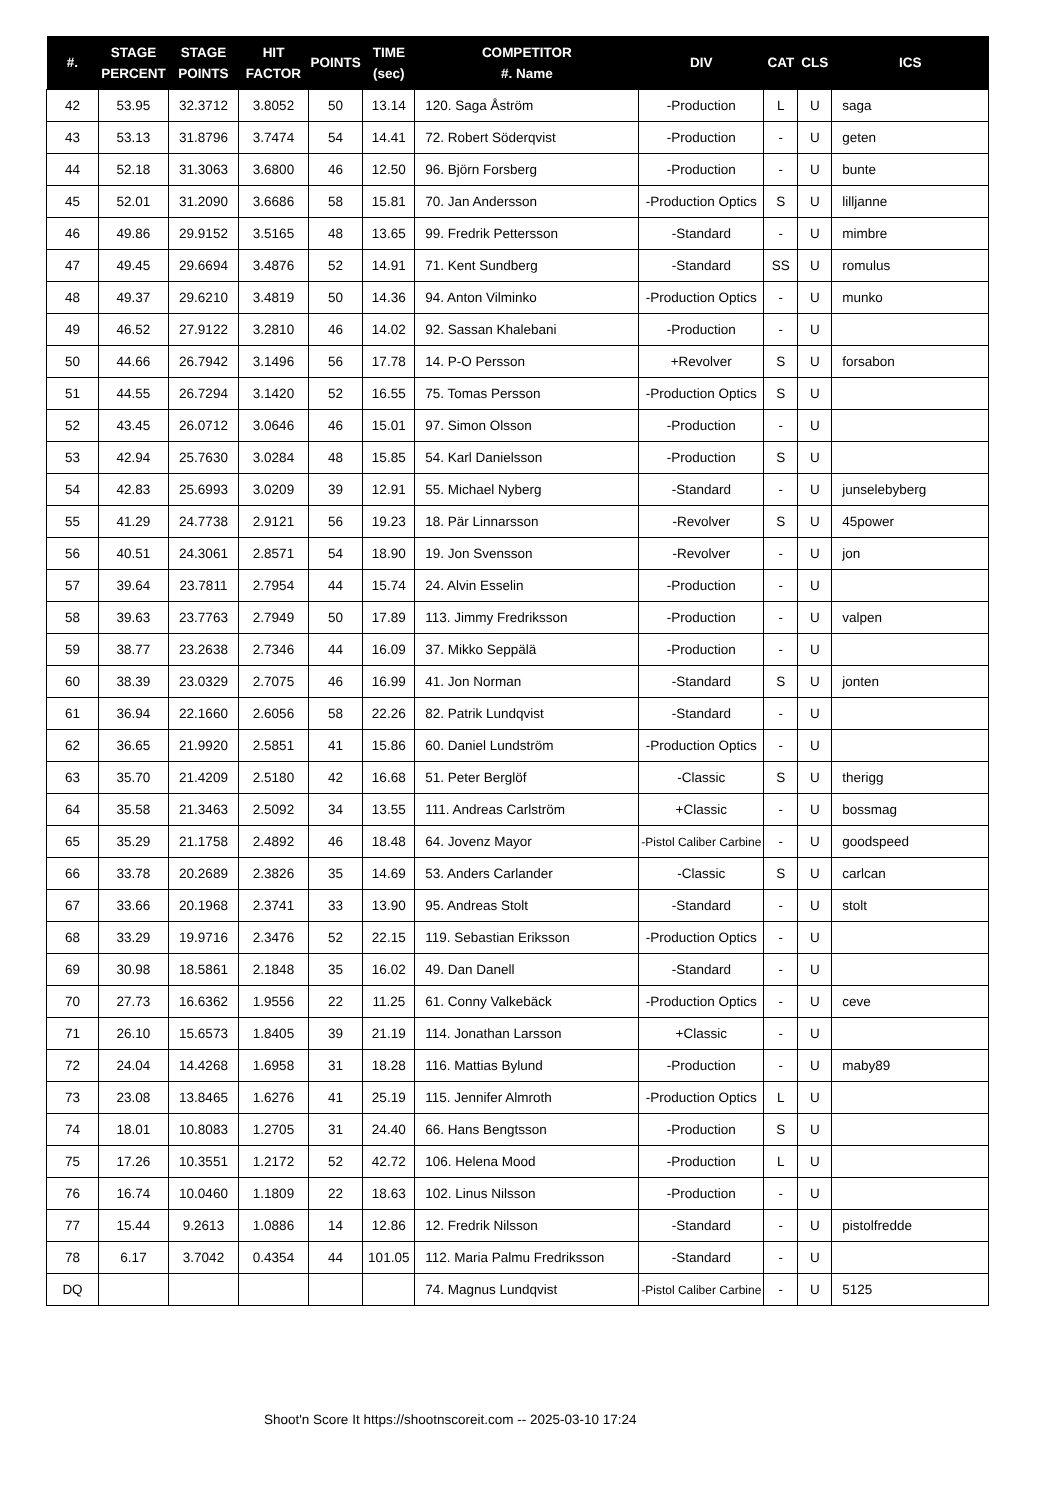| #. | STAGE PERCENT | STAGE POINTS | HIT FACTOR | POINTS | TIME (sec) | COMPETITOR #. Name | DIV | CAT | CLS | ICS |
| --- | --- | --- | --- | --- | --- | --- | --- | --- | --- | --- |
| 42 | 53.95 | 32.3712 | 3.8052 | 50 | 13.14 | 120. Saga Åström | -Production | L | U | saga |
| 43 | 53.13 | 31.8796 | 3.7474 | 54 | 14.41 | 72. Robert Söderqvist | -Production | - | U | geten |
| 44 | 52.18 | 31.3063 | 3.6800 | 46 | 12.50 | 96. Björn Forsberg | -Production | - | U | bunte |
| 45 | 52.01 | 31.2090 | 3.6686 | 58 | 15.81 | 70. Jan Andersson | -Production Optics | S | U | lilljanne |
| 46 | 49.86 | 29.9152 | 3.5165 | 48 | 13.65 | 99. Fredrik Pettersson | -Standard | - | U | mimbre |
| 47 | 49.45 | 29.6694 | 3.4876 | 52 | 14.91 | 71. Kent Sundberg | -Standard | SS | U | romulus |
| 48 | 49.37 | 29.6210 | 3.4819 | 50 | 14.36 | 94. Anton Vilminko | -Production Optics | - | U | munko |
| 49 | 46.52 | 27.9122 | 3.2810 | 46 | 14.02 | 92. Sassan Khalebani | -Production | - | U | |
| 50 | 44.66 | 26.7942 | 3.1496 | 56 | 17.78 | 14. P-O Persson | +Revolver | S | U | forsabon |
| 51 | 44.55 | 26.7294 | 3.1420 | 52 | 16.55 | 75. Tomas Persson | -Production Optics | S | U | |
| 52 | 43.45 | 26.0712 | 3.0646 | 46 | 15.01 | 97. Simon Olsson | -Production | - | U | |
| 53 | 42.94 | 25.7630 | 3.0284 | 48 | 15.85 | 54. Karl Danielsson | -Production | S | U | |
| 54 | 42.83 | 25.6993 | 3.0209 | 39 | 12.91 | 55. Michael Nyberg | -Standard | - | U | junselebyberg |
| 55 | 41.29 | 24.7738 | 2.9121 | 56 | 19.23 | 18. Pär Linnarsson | -Revolver | S | U | 45power |
| 56 | 40.51 | 24.3061 | 2.8571 | 54 | 18.90 | 19. Jon Svensson | -Revolver | - | U | jon |
| 57 | 39.64 | 23.7811 | 2.7954 | 44 | 15.74 | 24. Alvin Esselin | -Production | - | U | |
| 58 | 39.63 | 23.7763 | 2.7949 | 50 | 17.89 | 113. Jimmy Fredriksson | -Production | - | U | valpen |
| 59 | 38.77 | 23.2638 | 2.7346 | 44 | 16.09 | 37. Mikko Seppälä | -Production | - | U | |
| 60 | 38.39 | 23.0329 | 2.7075 | 46 | 16.99 | 41. Jon Norman | -Standard | S | U | jonten |
| 61 | 36.94 | 22.1660 | 2.6056 | 58 | 22.26 | 82. Patrik Lundqvist | -Standard | - | U | |
| 62 | 36.65 | 21.9920 | 2.5851 | 41 | 15.86 | 60. Daniel Lundström | -Production Optics | - | U | |
| 63 | 35.70 | 21.4209 | 2.5180 | 42 | 16.68 | 51. Peter Berglöf | -Classic | S | U | therigg |
| 64 | 35.58 | 21.3463 | 2.5092 | 34 | 13.55 | 111. Andreas Carlström | +Classic | - | U | bossmag |
| 65 | 35.29 | 21.1758 | 2.4892 | 46 | 18.48 | 64. Jovenz Mayor | -Pistol Caliber Carbine | - | U | goodspeed |
| 66 | 33.78 | 20.2689 | 2.3826 | 35 | 14.69 | 53. Anders Carlander | -Classic | S | U | carlcan |
| 67 | 33.66 | 20.1968 | 2.3741 | 33 | 13.90 | 95. Andreas Stolt | -Standard | - | U | stolt |
| 68 | 33.29 | 19.9716 | 2.3476 | 52 | 22.15 | 119. Sebastian Eriksson | -Production Optics | - | U | |
| 69 | 30.98 | 18.5861 | 2.1848 | 35 | 16.02 | 49. Dan Danell | -Standard | - | U | |
| 70 | 27.73 | 16.6362 | 1.9556 | 22 | 11.25 | 61. Conny Valkebäck | -Production Optics | - | U | ceve |
| 71 | 26.10 | 15.6573 | 1.8405 | 39 | 21.19 | 114. Jonathan Larsson | +Classic | - | U | |
| 72 | 24.04 | 14.4268 | 1.6958 | 31 | 18.28 | 116. Mattias Bylund | -Production | - | U | maby89 |
| 73 | 23.08 | 13.8465 | 1.6276 | 41 | 25.19 | 115. Jennifer Almroth | -Production Optics | L | U | |
| 74 | 18.01 | 10.8083 | 1.2705 | 31 | 24.40 | 66. Hans Bengtsson | -Production | S | U | |
| 75 | 17.26 | 10.3551 | 1.2172 | 52 | 42.72 | 106. Helena Mood | -Production | L | U | |
| 76 | 16.74 | 10.0460 | 1.1809 | 22 | 18.63 | 102. Linus Nilsson | -Production | - | U | |
| 77 | 15.44 | 9.2613 | 1.0886 | 14 | 12.86 | 12. Fredrik Nilsson | -Standard | - | U | pistolfredde |
| 78 | 6.17 | 3.7042 | 0.4354 | 44 | 101.05 | 112. Maria Palmu Fredriksson | -Standard | - | U | |
| DQ | | | | | | 74. Magnus Lundqvist | -Pistol Caliber Carbine | - | U | 5125 |
Shoot'n Score It https://shootnscoreit.com -- 2025-03-10 17:24